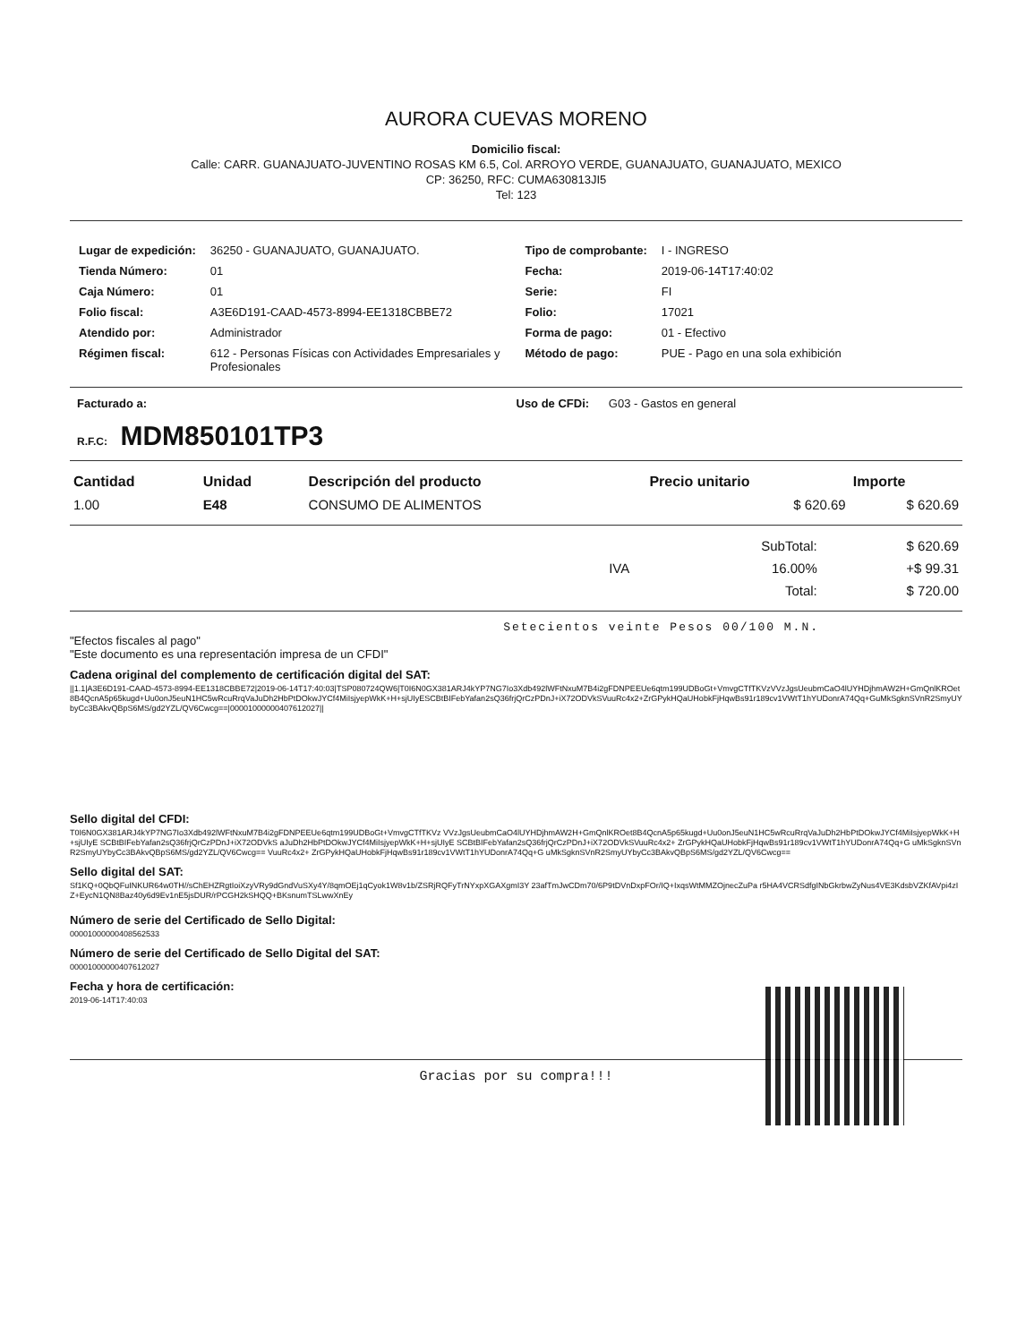AURORA CUEVAS MORENO
Domicilio fiscal:
Calle: CARR. GUANAJUATO-JUVENTINO ROSAS KM 6.5, Col. ARROYO VERDE, GUANAJUATO, GUANAJUATO, MEXICO
CP: 36250, RFC: CUMA630813JI5
Tel: 123
| Lugar de expedición: | 36250 - GUANAJUATO, GUANAJUATO. |
| Tienda Número: | 01 |
| Caja Número: | 01 |
| Folio fiscal: | A3E6D191-CAAD-4573-8994-EE1318CBBE72 |
| Atendido por: | Administrador |
| Régimen fiscal: | 612 - Personas Físicas con Actividades Empresariales y Profesionales |
| Tipo de comprobante: | I - INGRESO |
| Fecha: | 2019-06-14T17:40:02 |
| Serie: | FI |
| Folio: | 17021 |
| Forma de pago: | 01 - Efectivo |
| Método de pago: | PUE - Pago en una sola exhibición |
Facturado a: Uso de CFDi: G03 - Gastos en general
R.F.C: MDM850101TP3
| Cantidad | Unidad | Descripción del producto | Precio unitario | Importe |
| --- | --- | --- | --- | --- |
| 1.00 | E48 | CONSUMO DE ALIMENTOS | $ 620.69 | $ 620.69 |
| | | SubTotal: | $ 620.69 |
| | IVA | 16.00% | +$ 99.31 |
| | | Total: | $ 720.00 |
Setecientos veinte Pesos 00/100 M.N.
"Efectos fiscales al pago"
"Este documento es una representación impresa de un CFDI"
Cadena original del complemento de certificación digital del SAT:
||1.1|A3E6D191-CAAD-4573-8994-EE1318CBBE72|2019-06-14T17:40:03|TSP080724QW6|T0I6N0GX381ARJ4kYP7NG7Io3Xdb492lWFtNxuM7B4i2gFDNPEEUe6qtm199UDBoGt+VmvgCTfTKVzVVzJgsUeubmCaO4lUYHDjhmAW2H+GmQnlKROet8B4QcnA5p65kugd+Uu0onJ5euN1HC5wRcuRrqVaJuDh2HbPtDOkwJYCf4MiIsjyepWkK+H+sjUIyESCBtBIFebYafan2sQ36frjQrCzPDnJ+iX72ODVkSVuuRc4x2+ZrGPykHQaUHobkFjHqwBs91r189cv1VWtT1hYUDonrA74Qq+GuMkSgknSVnR2SmyUYbyCc3BAkvQBpS6MS/gd2YZL/QV6Cwcg==|00001000000407612027||
Sello digital del CFDI:
T0I6N0GX381ARJ4kYP7NG7Io3Xdb492lWFtNxuM7B4i2gFDNPEEUe6qtm199UDBoGt+VmvgCTfTKVz VVzJgsUeubmCaO4lUYHDjhmAW2H+GmQnlKROet8B4QcnA5p65kugd+Uu0onJ5euN1HC5wRcuRrqVaJuDh2HbPtDOkwJYCf4MiIsjyepWkK+H+sjUIyE SCBtBIFebYafan2sQ36frjQrCzPDnJ+iX72ODVkS aJuDh2HbPtDOkwJYCf4MiIsjyepWkK+H+sjUIyE SCBtBIFebYafan2sQ36frjQrCzPDnJ+iX72ODVkSVuuRc4x2+ ZrGPykHQaUHobkFjHqwBs91r189cv1VWtT1hYUDonrA74Qq+G uMkSgknSVnR2SmyUYbyCc3BAkvQBpS6MS/gd2YZL/QV6Cwcg== VuuRc4x2+ ZrGPykHQaUHobkFjHqwBs91r189cv1VWtT1hYUDonrA74Qq+G uMkSgknSVnR2SmyUYbyCc3BAkvQBpS6MS/gd2YZL/QV6Cwcg==
Sello digital del SAT:
Sf1KQ+0QbQFuINKUR64w0TH//sChEHZRgtIoiXzyVRy9dGndVuSXy4Y/8qmOEj1qCyok1W8v1b/ZSRjRQFyTrNYxpXGAXgmI3Y 23afTmJwCDm70/6P9tDVnDxpFOr/IQ+IxqsWtMMZOjnecZuPa r5HA4VCRSdfgINbGkrbwZyNus4VE3KdsbVZKfAVpi4zIZ+EycN1QN8Baz40y6d9Ev1nE5jsDUR/rPCGH2kSHQQ+BKsnumTSLwwXnEy
Número de serie del Certificado de Sello Digital:
00001000000408562533
Número de serie del Certificado de Sello Digital del SAT:
00001000000407612027
Fecha y hora de certificación:
2019-06-14T17:40:03
Gracias por su compra!!!